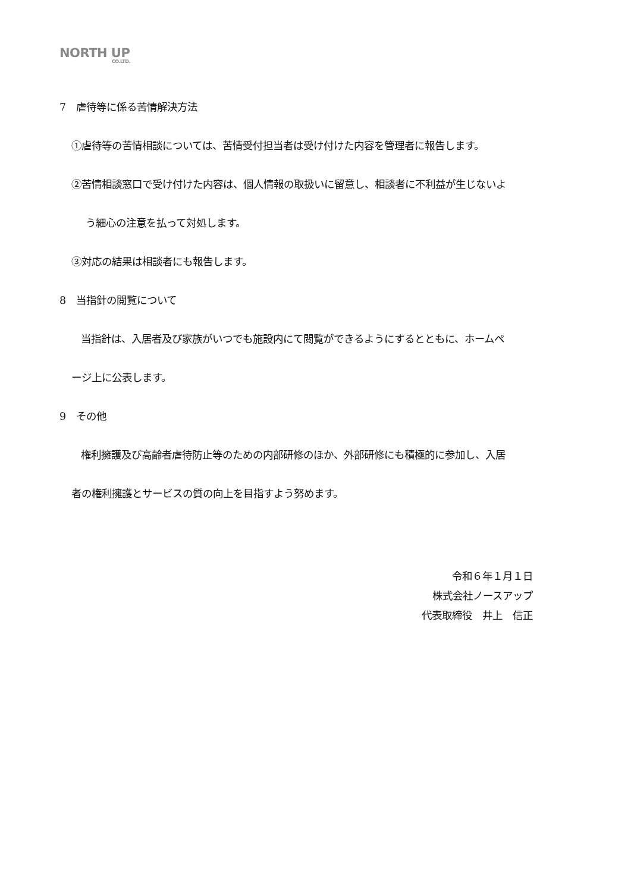NORTH UP
CO.LTD.
7　虐待等に係る苦情解決方法
①虐待等の苦情相談については、苦情受付担当者は受け付けた内容を管理者に報告します。
②苦情相談窓口で受け付けた内容は、個人情報の取扱いに留意し、相談者に不利益が生じないよ
う細心の注意を払って対処します。
③対応の結果は相談者にも報告します。
8　当指針の閲覧について
当指針は、入居者及び家族がいつでも施設内にて閲覧ができるようにするとともに、ホームペ
ージ上に公表します。
9　その他
権利擁護及び高齢者虐待防止等のための内部研修のほか、外部研修にも積極的に参加し、入居
者の権利擁護とサービスの質の向上を目指すよう努めます。
令和６年１月１日
株式会社ノースアップ
代表取締役　井上　信正